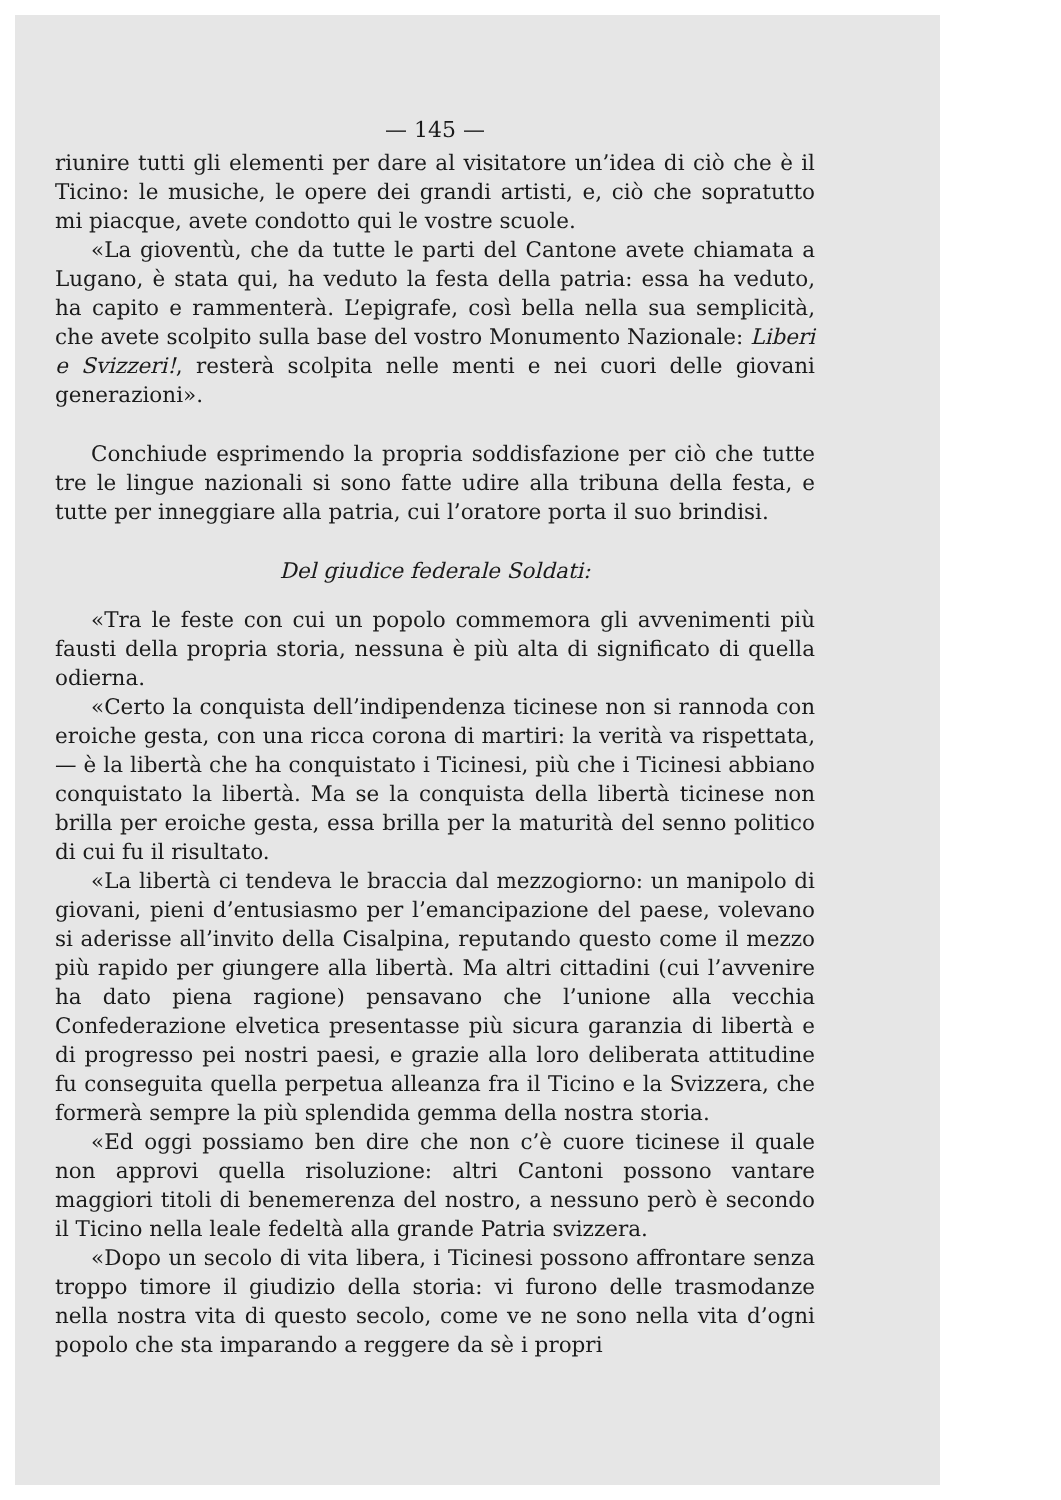— 145 —
riunire tutti gli elementi per dare al visitatore un’idea di ciò che è il Ticino: le musiche, le opere dei grandi artisti, e, ciò che sopratutto mi piacque, avete condotto qui le vostre scuole.
«La gioventù, che da tutte le parti del Cantone avete chiamata a Lugano, è stata qui, ha veduto la festa della patria: essa ha veduto, ha capito e rammenterà. L’epigrafe, così bella nella sua semplicità, che avete scolpito sulla base del vostro Monumento Nazionale: Liberi e Svizzeri!, resterà scolpita nelle menti e nei cuori delle giovani generazioni».
Conchiude esprimendo la propria soddisfazione per ciò che tutte tre le lingue nazionali si sono fatte udire alla tribuna della festa, e tutte per inneggiare alla patria, cui l’oratore porta il suo brindisi.
Del giudice federale Soldati:
«Tra le feste con cui un popolo commemora gli avvenimenti più fausti della propria storia, nessuna è più alta di significato di quella odierna.
«Certo la conquista dell’indipendenza ticinese non si rannoda con eroiche gesta, con una ricca corona di martiri: la verità va rispettata, — è la libertà che ha conquistato i Ticinesi, più che i Ticinesi abbiano conquistato la libertà. Ma se la conquista della libertà ticinese non brilla per eroiche gesta, essa brilla per la maturità del senno politico di cui fu il risultato.
«La libertà ci tendeva le braccia dal mezzogiorno: un manipolo di giovani, pieni d’entusiasmo per l’emancipazione del paese, volevano si aderisse all’invito della Cisalpina, reputando questo come il mezzo più rapido per giungere alla libertà. Ma altri cittadini (cui l’avvenire ha dato piena ragione) pensavano che l’unione alla vecchia Confederazione elvetica presentasse più sicura garanzia di libertà e di progresso pei nostri paesi, e grazie alla loro deliberata attitudine fu conseguita quella perpetua alleanza fra il Ticino e la Svizzera, che formerà sempre la più splendida gemma della nostra storia.
«Ed oggi possiamo ben dire che non c’è cuore ticinese il quale non approvi quella risoluzione: altri Cantoni possono vantare maggiori titoli di benemerenza del nostro, a nessuno però è secondo il Ticino nella leale fedeltà alla grande Patria svizzera.
«Dopo un secolo di vita libera, i Ticinesi possono affrontare senza troppo timore il giudizio della storia: vi furono delle trasmodanze nella nostra vita di questo secolo, come ve ne sono nella vita d’ogni popolo che sta imparando a reggere da sè i propri